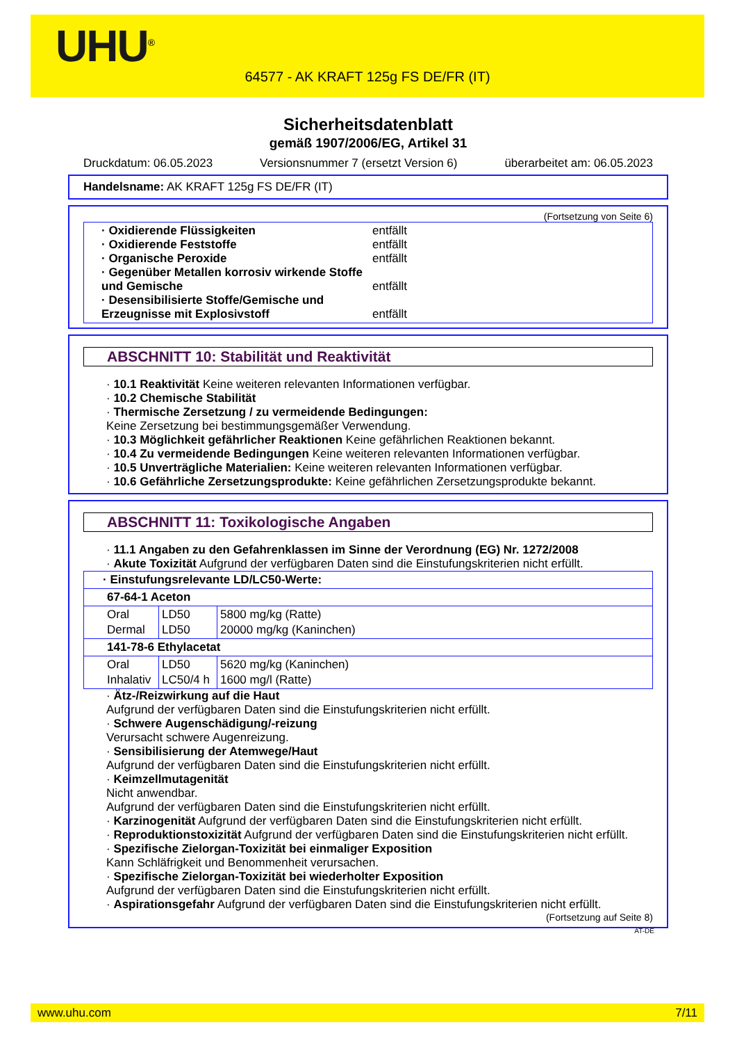UHU<sup>®</sup>
64577 - AK KRAFT 125g FS DE/FR (IT)
Sicherheitsdatenblatt
gemäß 1907/2006/EG, Artikel 31
Druckdatum: 06.05.2023 Versionsnummer 7 (ersetzt Version 6) überarbeitet am: 06.05.2023
Handelsname: AK KRAFT 125g FS DE/FR (IT)
(Fortsetzung von Seite 6)
· Oxidierende Flüssigkeiten entfällt
· Oxidierende Feststoffe entfällt
· Organische Peroxide entfällt
· Gegenüber Metallen korrosiv wirkende Stoffe und Gemische entfällt
· Desensibilisierte Stoffe/Gemische und Erzeugnisse mit Explosivstoff entfällt
ABSCHNITT 10: Stabilität und Reaktivität
· 10.1 Reaktivität Keine weiteren relevanten Informationen verfügbar.
· 10.2 Chemische Stabilität
· Thermische Zersetzung / zu vermeidende Bedingungen:
Keine Zersetzung bei bestimmungsgemäßer Verwendung.
· 10.3 Möglichkeit gefährlicher Reaktionen Keine gefährlichen Reaktionen bekannt.
· 10.4 Zu vermeidende Bedingungen Keine weiteren relevanten Informationen verfügbar.
· 10.5 Unverträgliche Materialien: Keine weiteren relevanten Informationen verfügbar.
· 10.6 Gefährliche Zersetzungsprodukte: Keine gefährlichen Zersetzungsprodukte bekannt.
ABSCHNITT 11: Toxikologische Angaben
· 11.1 Angaben zu den Gefahrenklassen im Sinne der Verordnung (EG) Nr. 1272/2008
· Akute Toxizität Aufgrund der verfügbaren Daten sind die Einstufungskriterien nicht erfüllt.
| · Einstufungsrelevante LD/LC50-Werte: | | |
| 67-64-1 Aceton | | |
| Oral Dermal | LD50 LD50 | 5800 mg/kg (Ratte) 20000 mg/kg (Kaninchen) |
| 141-78-6 Ethylacetat | | |
| Oral Inhalativ | LD50 LC50/4 h | 5620 mg/kg (Kaninchen) 1600 mg/l (Ratte) |
· Ätz-/Reizwirkung auf die Haut
Aufgrund der verfügbaren Daten sind die Einstufungskriterien nicht erfüllt.
· Schwere Augenschädigung/-reizung
Verursacht schwere Augenreizung.
· Sensibilisierung der Atemwege/Haut
Aufgrund der verfügbaren Daten sind die Einstufungskriterien nicht erfüllt.
· Keimzellmutagenität
Nicht anwendbar.
Aufgrund der verfügbaren Daten sind die Einstufungskriterien nicht erfüllt.
· Karzinogenität Aufgrund der verfügbaren Daten sind die Einstufungskriterien nicht erfüllt.
· Reproduktionstoxizität Aufgrund der verfügbaren Daten sind die Einstufungskriterien nicht erfüllt.
· Spezifische Zielorgan-Toxizität bei einmaliger Exposition
Kann Schläfrigkeit und Benommenheit verursachen.
· Spezifische Zielorgan-Toxizität bei wiederholter Exposition
Aufgrund der verfügbaren Daten sind die Einstufungskriterien nicht erfüllt.
· Aspirationsgefahr Aufgrund der verfügbaren Daten sind die Einstufungskriterien nicht erfüllt.
(Fortsetzung auf Seite 8)
AT-DE
www.uhu.com 7/11